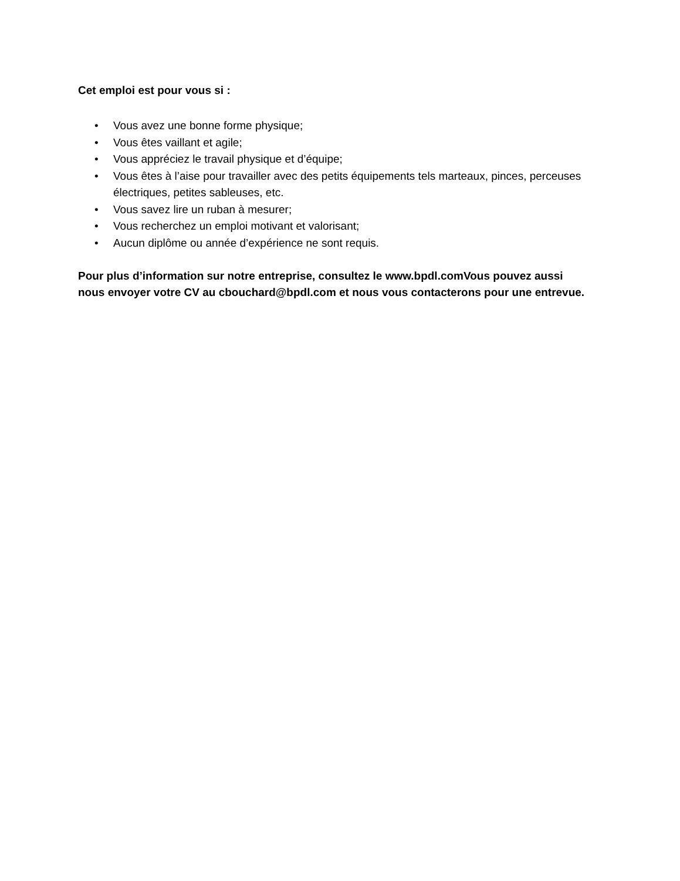Cet emploi est pour vous si :
• Vous avez une bonne forme physique;
• Vous êtes vaillant et agile;
• Vous appréciez le travail physique et d’équipe;
• Vous êtes à l’aise pour travailler avec des petits équipements tels marteaux, pinces, perceuses électriques, petites sableuses, etc.
• Vous savez lire un ruban à mesurer;
• Vous recherchez un emploi motivant et valorisant;
• Aucun diplôme ou année d’expérience ne sont requis.
Pour plus d’information sur notre entreprise, consultez le www.bpdl.comVous pouvez aussi nous envoyer votre CV au cbouchard@bpdl.com et nous vous contacterons pour une entrevue.